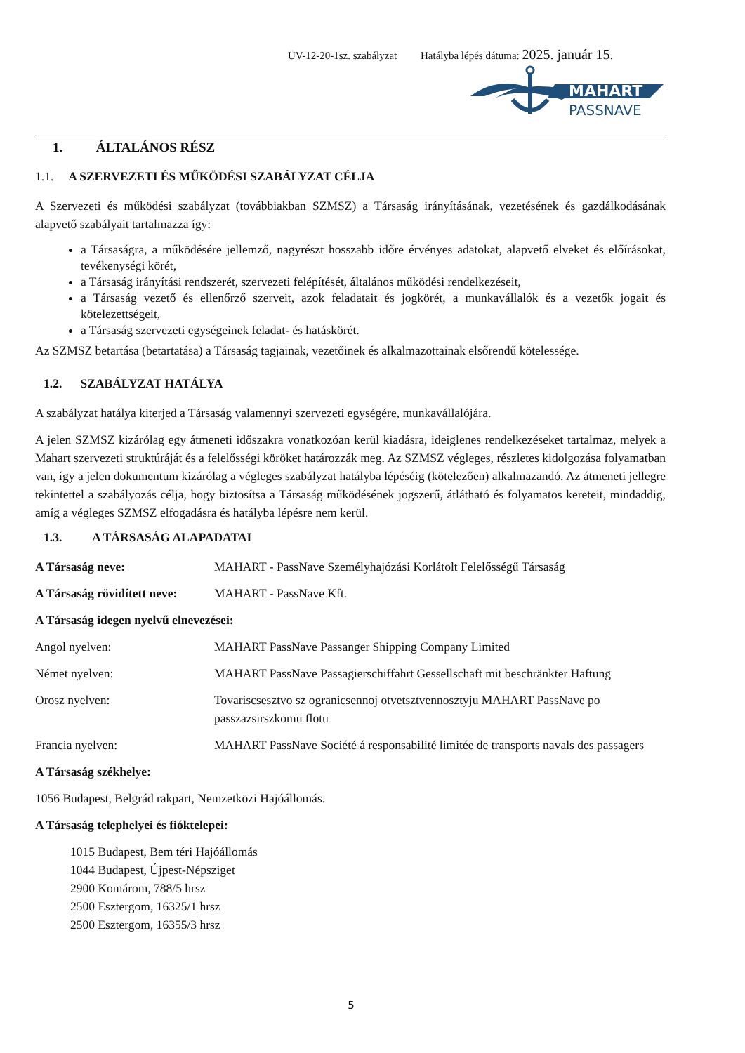ÜV-12-20-1sz. szabályzat Hatályba lépés dátuma: 2025. január 15.
MAHART
PASSNAVE
1. ÁLTALÁNOS RÉSZ
1.1. A SZERVEZETI ÉS MŰKÖDÉSI SZABÁLYZAT CÉLJA
A Szervezeti és működési szabályzat (továbbiakban SZMSZ) a Társaság irányításának, vezetésének és gazdálkodásának alapvető szabályait tartalmazza így:
a Társaságra, a működésére jellemző, nagyrészt hosszabb időre érvényes adatokat, alapvető elveket és előírásokat, tevékenységi körét,
a Társaság irányítási rendszerét, szervezeti felépítését, általános működési rendelkezéseit,
a Társaság vezető és ellenőrző szerveit, azok feladatait és jogkörét, a munkavállalók és a vezetők jogait és kötelezettségeit,
a Társaság szervezeti egységeinek feladat- és hatáskörét.
Az SZMSZ betartása (betartatása) a Társaság tagjainak, vezetőinek és alkalmazottainak elsőrendű kötelessége.
1.2. SZABÁLYZAT HATÁLYA
A szabályzat hatálya kiterjed a Társaság valamennyi szervezeti egységére, munkavállalójára.
A jelen SZMSZ kizárólag egy átmeneti időszakra vonatkozóan kerül kiadásra, ideiglenes rendelkezéseket tartalmaz, melyek a Mahart szervezeti struktúráját és a felelősségi köröket határozzák meg. Az SZMSZ végleges, részletes kidolgozása folyamatban van, így a jelen dokumentum kizárólag a végleges szabályzat hatályba lépéséig (kötelezően) alkalmazandó. Az átmeneti jellegre tekintettel a szabályozás célja, hogy biztosítsa a Társaság működésének jogszerű, átlátható és folyamatos kereteit, mindaddig, amíg a végleges SZMSZ elfogadásra és hatályba lépésre nem kerül.
1.3. A TÁRSASÁG ALAPADATAI
A Társaság neve: MAHART - PassNave Személyhajózási Korlátolt Felelősségű Társaság
A Társaság rövidített neve: MAHART - PassNave Kft.
A Társaság idegen nyelvű elnevezései:
Angol nyelven: MAHART PassNave Passanger Shipping Company Limited
Német nyelven: MAHART PassNave Passagierschiffahrt Gessellschaft mit beschränkter Haftung
Orosz nyelven: Tovariscsesztvo sz ogranicsennoj otvetsztvennosztyju MAHART PassNave po passzazsirszkomu flotu
Francia nyelven: MAHART PassNave Société á responsabilité limitée de transports navals des passagers
A Társaság székhelye:
1056 Budapest, Belgrád rakpart, Nemzetközi Hajóállomás.
A Társaság telephelyei és fióktelepei:
1015 Budapest, Bem téri Hajóállomás
1044 Budapest, Újpest-Népsziget
2900 Komárom, 788/5 hrsz
2500 Esztergom, 16325/1 hrsz
2500 Esztergom, 16355/3 hrsz
5